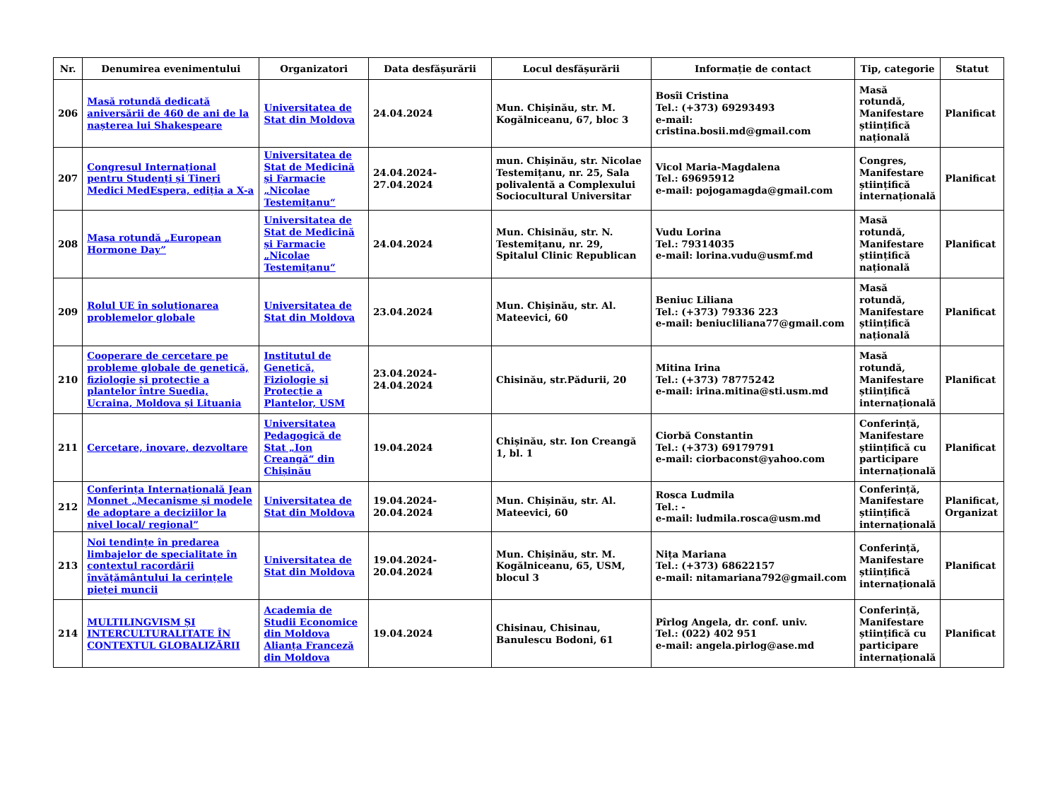| Nr. | Denumirea evenimentului | Organizatori | Data desfășurării | Locul desfășurării | Informație de contact | Tip, categorie | Statut |
| --- | --- | --- | --- | --- | --- | --- | --- |
| 206 | Masă rotundă dedicată aniversării de 460 de ani de la nașterea lui Shakespeare | Universitatea de Stat din Moldova | 24.04.2024 | Mun. Chișinău, str. M. Kogălniceanu, 67, bloc 3 | Bosîi Cristina Tel.: (+373) 69293493 e-mail: cristina.bosii.md@gmail.com | Masă rotundă, Manifestare științifică națională | Planificat |
| 207 | Congresul Internațional pentru Studenți și Tineri Medici MedEspera, ediția a X-a | Universitatea de Stat de Medicină și Farmacie „Nicolae Testemițanu“ | 24.04.2024-27.04.2024 | mun. Chișinău, str. Nicolae Testemițanu, nr. 25, Sala polivalentă a Complexului Sociocultural Universitar | Vicol Maria-Magdalena Tel.: 69695912 e-mail: pojogamagda@gmail.com | Congres, Manifestare științifică internațională | Planificat |
| 208 | Masa rotundă „European Hormone Day” | Universitatea de Stat de Medicină și Farmacie „Nicolae Testemițanu“ | 24.04.2024 | Mun. Chisinău, str. N. Testemițanu, nr. 29, Spitalul Clinic Republican | Vudu Lorina Tel.: 79314035 e-mail: lorina.vudu@usmf.md | Masă rotundă, Manifestare științifică națională | Planificat |
| 209 | Rolul UE în soluționarea problemelor globale | Universitatea de Stat din Moldova | 23.04.2024 | Mun. Chișinău, str. Al. Mateevici, 60 | Beniuc Liliana Tel.: (+373) 79336 223 e-mail: beniucliliana77@gmail.com | Masă rotundă, Manifestare științifică națională | Planificat |
| 210 | Cooperare de cercetare pe probleme globale de genetică, fiziologie și protecție a plantelor între Suedia, Ucraina, Moldova și Lituania | Institutul de Genetică, Fiziologie și Protecție a Plantelor, USM | 23.04.2024-24.04.2024 | Chisinău, str.Pădurii, 20 | Mitina Irina Tel.: (+373) 78775242 e-mail: irina.mitina@sti.usm.md | Masă rotundă, Manifestare științifică internațională | Planificat |
| 211 | Cercetare, inovare, dezvoltare | Universitatea Pedagogică de Stat „Ion Creangă“ din Chișinău | 19.04.2024 | Chișinău, str. Ion Creangă 1, bl. 1 | Ciorbă Constantin Tel.: (+373) 69179791 e-mail: ciorbaconst@yahoo.com | Conferință, Manifestare științifică cu participare internațională | Planificat |
| 212 | Conferința Internațională Jean Monnet „Mecanisme și modele de adoptare a deciziilor la nivel local/ regional” | Universitatea de Stat din Moldova | 19.04.2024-20.04.2024 | Mun. Chișinău, str. Al. Mateevici, 60 | Rosca Ludmila Tel.: - e-mail: ludmila.rosca@usm.md | Conferință, Manifestare științifică internațională | Planificat, Organizat |
| 213 | Noi tendințe în predarea limbajelor de specialitate în contextul racordării învățământului la cerințele pieței muncii | Universitatea de Stat din Moldova | 19.04.2024-20.04.2024 | Mun. Chișinău, str. M. Kogălniceanu, 65, USM, blocul 3 | Nița Mariana Tel.: (+373) 68622157 e-mail: nitamariana792@gmail.com | Conferință, Manifestare științifică internațională | Planificat |
| 214 | MULTILINGVISM ȘI INTERCULTURALITATE ÎN CONTEXTUL GLOBALIZĂRII | Academia de Studii Economice din Moldova Alianța Franceză din Moldova | 19.04.2024 | Chisinau, Chisinau, Banulescu Bodoni, 61 | Pîrlog Angela, dr. conf. univ. Tel.: (022) 402 951 e-mail: angela.pirlog@ase.md | Conferință, Manifestare științifică cu participare internațională | Planificat |